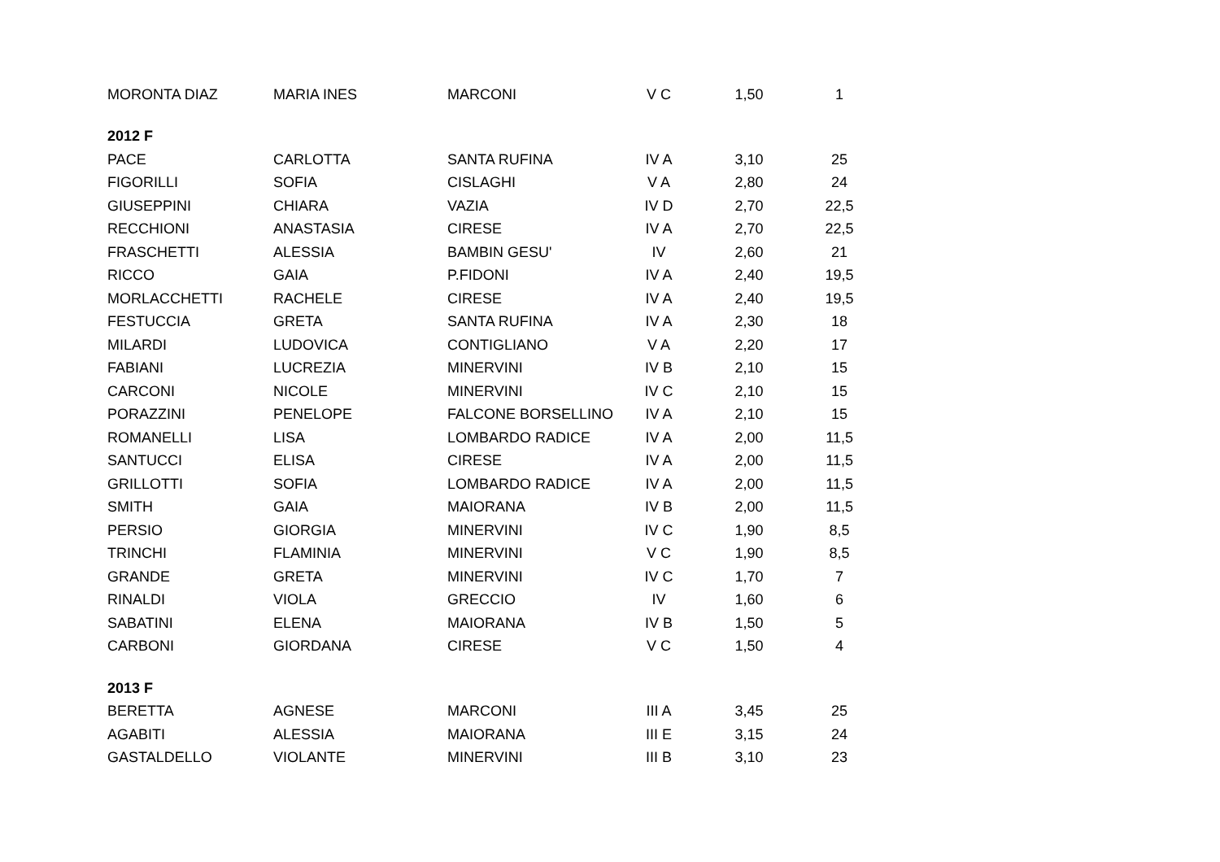| MORONTA DIAZ | MARIA INES | MARCONI | V C | 1,50 | 1 |
| 2012 F | | | | | |
| PACE | CARLOTTA | SANTA RUFINA | IV A | 3,10 | 25 |
| FIGORILLI | SOFIA | CISLAGHI | V A | 2,80 | 24 |
| GIUSEPPINI | CHIARA | VAZIA | IV D | 2,70 | 22,5 |
| RECCHIONI | ANASTASIA | CIRESE | IV A | 2,70 | 22,5 |
| FRASCHETTI | ALESSIA | BAMBIN GESU' | IV | 2,60 | 21 |
| RICCO | GAIA | P.FIDONI | IV A | 2,40 | 19,5 |
| MORLACCHETTI | RACHELE | CIRESE | IV A | 2,40 | 19,5 |
| FESTUCCIA | GRETA | SANTA RUFINA | IV A | 2,30 | 18 |
| MILARDI | LUDOVICA | CONTIGLIANO | V A | 2,20 | 17 |
| FABIANI | LUCREZIA | MINERVINI | IV B | 2,10 | 15 |
| CARCONI | NICOLE | MINERVINI | IV C | 2,10 | 15 |
| PORAZZINI | PENELOPE | FALCONE BORSELLINO | IV A | 2,10 | 15 |
| ROMANELLI | LISA | LOMBARDO RADICE | IV A | 2,00 | 11,5 |
| SANTUCCI | ELISA | CIRESE | IV A | 2,00 | 11,5 |
| GRILLOTTI | SOFIA | LOMBARDO RADICE | IV A | 2,00 | 11,5 |
| SMITH | GAIA | MAIORANA | IV B | 2,00 | 11,5 |
| PERSIO | GIORGIA | MINERVINI | IV C | 1,90 | 8,5 |
| TRINCHI | FLAMINIA | MINERVINI | V C | 1,90 | 8,5 |
| GRANDE | GRETA | MINERVINI | IV C | 1,70 | 7 |
| RINALDI | VIOLA | GRECCIO | IV | 1,60 | 6 |
| SABATINI | ELENA | MAIORANA | IV B | 1,50 | 5 |
| CARBONI | GIORDANA | CIRESE | V C | 1,50 | 4 |
| 2013 F | | | | | |
| BERETTA | AGNESE | MARCONI | III A | 3,45 | 25 |
| AGABITI | ALESSIA | MAIORANA | III E | 3,15 | 24 |
| GASTALDELLO | VIOLANTE | MINERVINI | III B | 3,10 | 23 |